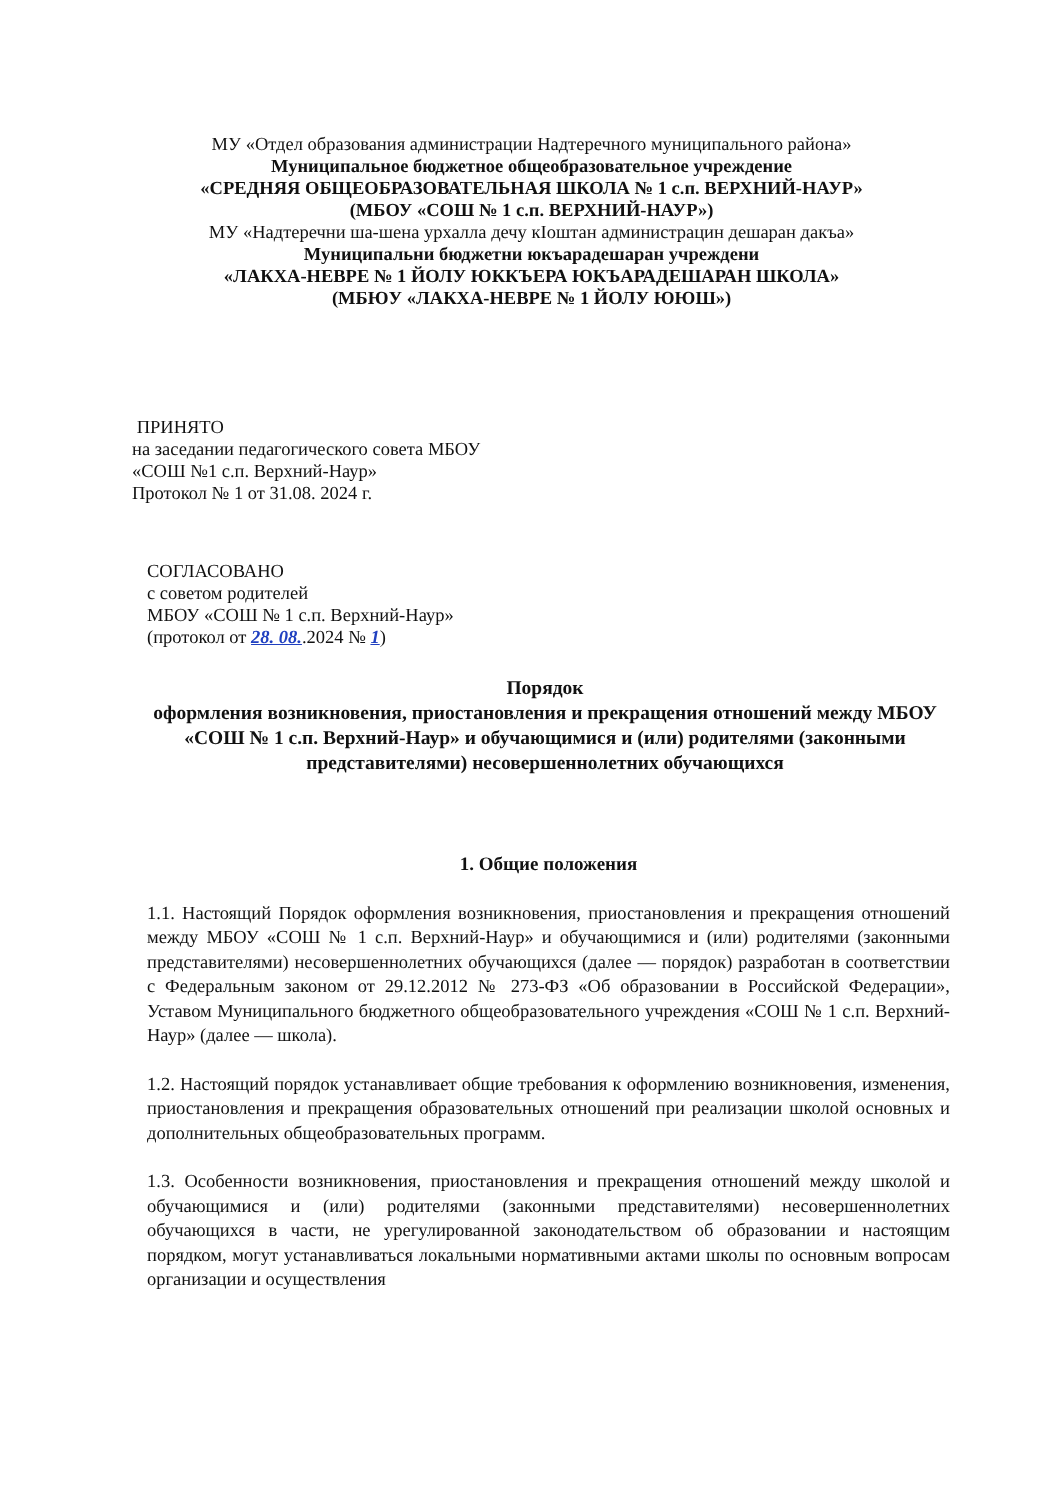МУ «Отдел образования администрации Надтеречного муниципального района»
Муниципальное бюджетное общеобразовательное учреждение
«СРЕДНЯЯ ОБЩЕОБРАЗОВАТЕЛЬНАЯ ШКОЛА № 1 с.п. ВЕРХНИЙ-НАУР»
(МБОУ «СОШ № 1 с.п. ВЕРХНИЙ-НАУР»)
МУ «Надтеречни ша-шена урхалла дечу кIоштан администрацин дешаран дакъа»
Муниципальни бюджетни юкъарадешаран учреждени
«ЛАКХА-НЕВРЕ № 1 ЙОЛУ ЮККЪЕРА ЮКЪАРАДЕШАРАН ШКОЛА»
(МБЮУ «ЛАКХА-НЕВРЕ № 1 ЙОЛУ ЮЮШ»)
ПРИНЯТО
на заседании педагогического совета МБОУ
«СОШ №1 с.п. Верхний-Наур»
Протокол № 1 от 31.08. 2024 г.
СОГЛАСОВАНО
с советом родителей
МБОУ «СОШ № 1 с.п. Верхний-Наур»
(протокол от 28. 08..2024 № 1)
Порядок
оформления возникновения, приостановления и прекращения отношений между МБОУ «СОШ № 1 с.п. Верхний-Наур» и обучающимися и (или) родителями (законными представителями) несовершеннолетних обучающихся
1. Общие положения
1.1. Настоящий Порядок оформления возникновения, приостановления и прекращения отношений между МБОУ «СОШ № 1 с.п. Верхний-Наур» и обучающимися и (или) родителями (законными представителями) несовершеннолетних обучающихся (далее — порядок) разработан в соответствии с Федеральным законом от 29.12.2012 № 273-ФЗ «Об образовании в Российской Федерации», Уставом Муниципального бюджетного общеобразовательного учреждения «СОШ № 1 с.п. Верхний-Наур» (далее — школа).
1.2. Настоящий порядок устанавливает общие требования к оформлению возникновения, изменения, приостановления и прекращения образовательных отношений при реализации школой основных и дополнительных общеобразовательных программ.
1.3. Особенности возникновения, приостановления и прекращения отношений между школой и обучающимися и (или) родителями (законными представителями) несовершеннолетних обучающихся в части, не урегулированной законодательством об образовании и настоящим порядком, могут устанавливаться локальными нормативными актами школы по основным вопросам организации и осуществления